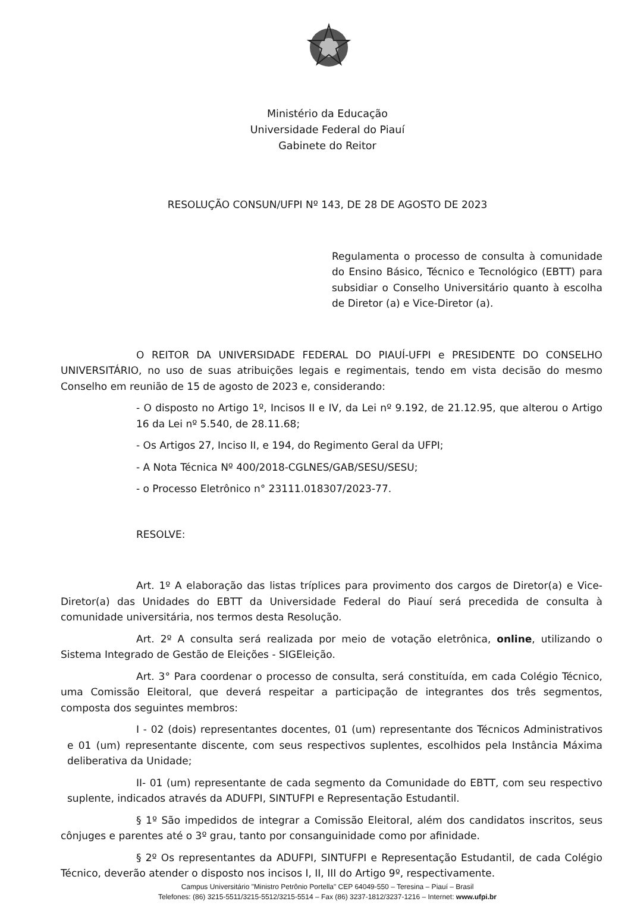Ministério da Educação
Universidade Federal do Piauí
Gabinete do Reitor
RESOLUÇÃO CONSUN/UFPI Nº 143, DE 28 DE AGOSTO DE 2023
Regulamenta o processo de consulta à comunidade do Ensino Básico, Técnico e Tecnológico (EBTT) para subsidiar o Conselho Universitário quanto à escolha de Diretor (a) e Vice-Diretor (a).
O REITOR DA UNIVERSIDADE FEDERAL DO PIAUÍ-UFPI e PRESIDENTE DO CONSELHO UNIVERSITÁRIO, no uso de suas atribuições legais e regimentais, tendo em vista decisão do mesmo Conselho em reunião de 15 de agosto de 2023 e, considerando:
- O disposto no Artigo 1º, Incisos II e IV, da Lei nº 9.192, de 21.12.95, que alterou o Artigo 16 da Lei nº 5.540, de 28.11.68;
- Os Artigos 27, Inciso II, e 194, do Regimento Geral da UFPI;
- A Nota Técnica Nº 400/2018-CGLNES/GAB/SESU/SESU;
- o Processo Eletrônico n° 23111.018307/2023-77.
RESOLVE:
Art. 1º A elaboração das listas tríplices para provimento dos cargos de Diretor(a) e Vice-Diretor(a) das Unidades do EBTT da Universidade Federal do Piauí será precedida de consulta à comunidade universitária, nos termos desta Resolução.
Art. 2º A consulta será realizada por meio de votação eletrônica, online, utilizando o Sistema Integrado de Gestão de Eleições - SIGEleição.
Art. 3° Para coordenar o processo de consulta, será constituída, em cada Colégio Técnico, uma Comissão Eleitoral, que deverá respeitar a participação de integrantes dos três segmentos, composta dos seguintes membros:
I - 02 (dois) representantes docentes, 01 (um) representante dos Técnicos Administrativos e 01 (um) representante discente, com seus respectivos suplentes, escolhidos pela Instância Máxima deliberativa da Unidade;
II- 01 (um) representante de cada segmento da Comunidade do EBTT, com seu respectivo suplente, indicados através da ADUFPI, SINTUFPI e Representação Estudantil.
§ 1º São impedidos de integrar a Comissão Eleitoral, além dos candidatos inscritos, seus cônjuges e parentes até o 3º grau, tanto por consanguinidade como por afinidade.
§ 2º Os representantes da ADUFPI, SINTUFPI e Representação Estudantil, de cada Colégio Técnico, deverão atender o disposto nos incisos I, II, III do Artigo 9º, respectivamente.
Campus Universitário "Ministro Petrônio Portella" CEP 64049-550 – Teresina – Piauí – Brasil
Telefones: (86) 3215-5511/3215-5512/3215-5514 – Fax (86) 3237-1812/3237-1216 – Internet: www.ufpi.br